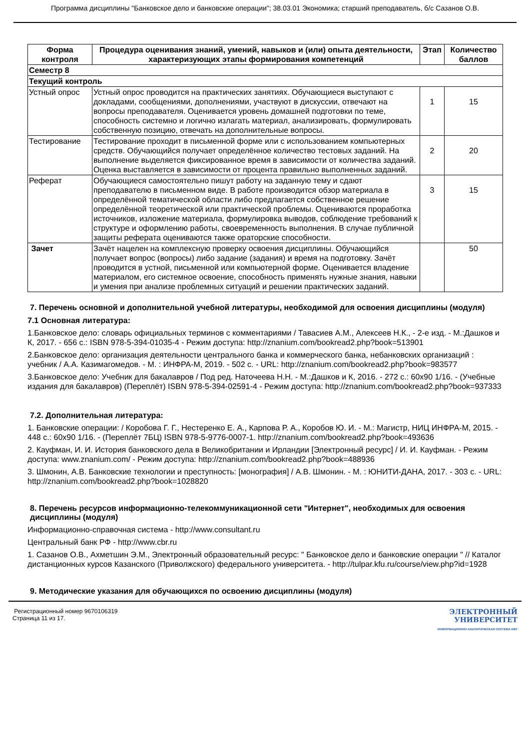Программа дисциплины "Банковское дело и банковские операции"; 38.03.01 Экономика; старший преподаватель, б/с Сазанов О.В.
| Форма контроля | Процедура оценивания знаний, умений, навыков и (или) опыта деятельности, характеризующих этапы формирования компетенций | Этап | Количество баллов |
| --- | --- | --- | --- |
| Семестр 8 | | | |
| Текущий контроль | | | |
| Устный опрос | Устный опрос проводится на практических занятиях. Обучающиеся выступают с докладами, сообщениями, дополнениями, участвуют в дискуссии, отвечают на вопросы преподавателя. Оценивается уровень домашней подготовки по теме, способность системно и логично излагать материал, анализировать, формулировать собственную позицию, отвечать на дополнительные вопросы. | 1 | 15 |
| Тестирование | Тестирование проходит в письменной форме или с использованием компьютерных средств. Обучающийся получает определённое количество тестовых заданий. На выполнение выделяется фиксированное время в зависимости от количества заданий. Оценка выставляется в зависимости от процента правильно выполненных заданий. | 2 | 20 |
| Реферат | Обучающиеся самостоятельно пишут работу на заданную тему и сдают преподавателю в письменном виде. В работе производится обзор материала в определённой тематической области либо предлагается собственное решение определённой теоретической или практической проблемы. Оцениваются проработка источников, изложение материала, формулировка выводов, соблюдение требований к структуре и оформлению работы, своевременность выполнения. В случае публичной защиты реферата оцениваются также ораторские способности. | 3 | 15 |
| Зачет | Зачёт нацелен на комплексную проверку освоения дисциплины. Обучающийся получает вопрос (вопросы) либо задание (задания) и время на подготовку. Зачёт проводится в устной, письменной или компьютерной форме. Оценивается владение материалом, его системное освоение, способность применять нужные знания, навыки и умения при анализе проблемных ситуаций и решении практических заданий. | | 50 |
7. Перечень основной и дополнительной учебной литературы, необходимой для освоения дисциплины (модуля)
7.1 Основная литература:
1.Банковское дело: словарь официальных терминов с комментариями / Тавасиев А.М., Алексеев Н.К., - 2-е изд. - М.:Дашков и К, 2017. - 656 с.: ISBN 978-5-394-01035-4 - Режим доступа: http://znanium.com/bookread2.php?book=513901
2.Банковское дело: организация деятельности центрального банка и коммерческого банка, небанковских организаций : учебник / А.А. Казимагомедов. - М. : ИНФРА-М, 2019. - 502 с. - URL: http://znanium.com/bookread2.php?book=983577
3.Банковское дело: Учебник для бакалавров / Под ред. Наточеева Н.Н. - М.:Дашков и К, 2016. - 272 с.: 60x90 1/16. - (Учебные издания для бакалавров) (Переплёт) ISBN 978-5-394-02591-4 - Режим доступа: http://znanium.com/bookread2.php?book=937333
7.2. Дополнительная литература:
1. Банковские операции: / Коробова Г. Г., Нестеренко Е. А., Карпова Р. А., Коробов Ю. И. - М.: Магистр, НИЦ ИНФРА-М, 2015. - 448 с.: 60x90 1/16. - (Переплёт 7БЦ) ISBN 978-5-9776-0007-1. http://znanium.com/bookread2.php?book=493636
2. Кауфман, И. И. История банковского дела в Великобритании и Ирландии [Электронный ресурс] / И. И. Кауфман. - Режим доступа: www.znanium.com/ - Режим доступа: http://znanium.com/bookread2.php?book=488936
3. Шмонин, А.В. Банковские технологии и преступность: [монография] / А.В. Шмонин. - М. : ЮНИТИ-ДАНА, 2017. - 303 с. - URL: http://znanium.com/bookread2.php?book=1028820
8. Перечень ресурсов информационно-телекоммуникационной сети "Интернет", необходимых для освоения дисциплины (модуля)
Информационно-справочная система - http://www.consultant.ru
Центральный банк РФ - http://www.cbr.ru
1. Сазанов О.В., Ахметшин Э.М., Электронный образовательный ресурс: " Банковское дело и банковские операции " // Каталог дистанционных курсов Казанского (Приволжского) федерального университета. - http://tulpar.kfu.ru/course/view.php?id=1928
9. Методические указания для обучающихся по освоению дисциплины (модуля)
Регистрационный номер 9670106319
Страница 11 из 17.
ЭЛЕКТРОННЫЙ
УНИВЕРСИТЕТ
ИНФОРМАЦИОННО-АНАЛИТИЧЕСКАЯ СИСТЕМА КФУ